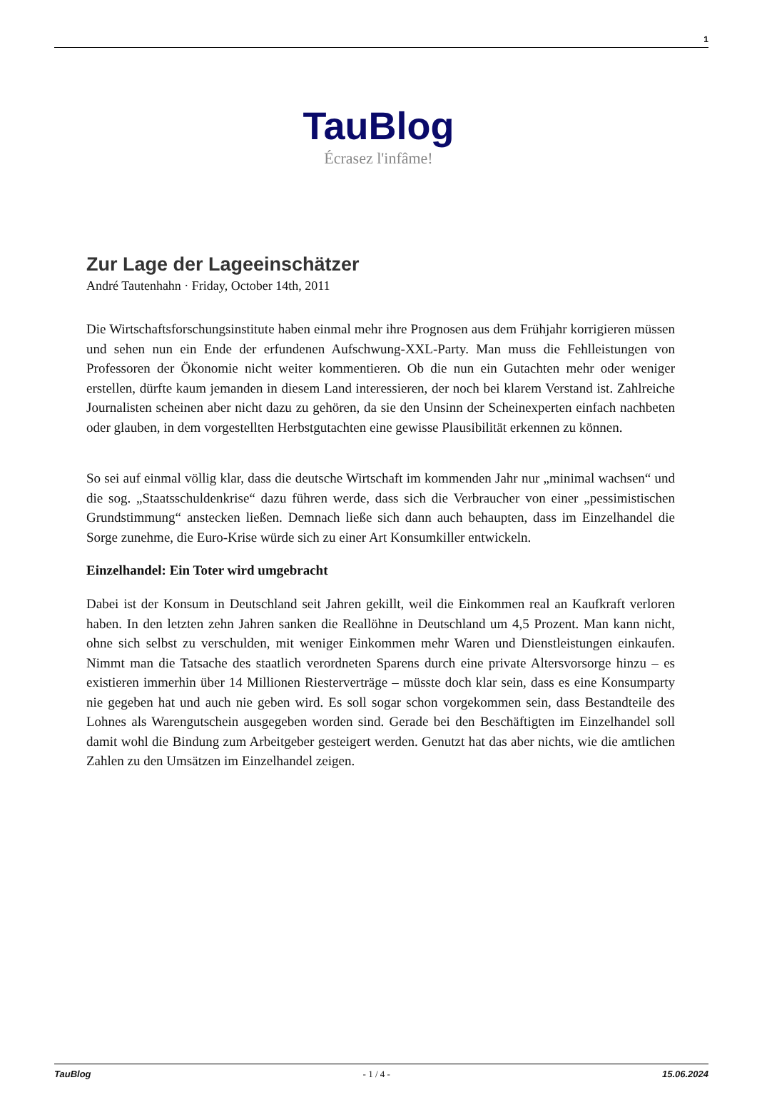1
TauBlog
Écrasez l'infâme!
Zur Lage der Lageeinschätzer
André Tautenhahn · Friday, October 14th, 2011
Die Wirtschaftsforschungsinstitute haben einmal mehr ihre Prognosen aus dem Frühjahr korrigieren müssen und sehen nun ein Ende der erfundenen Aufschwung-XXL-Party. Man muss die Fehlleistungen von Professoren der Ökonomie nicht weiter kommentieren. Ob die nun ein Gutachten mehr oder weniger erstellen, dürfte kaum jemanden in diesem Land interessieren, der noch bei klarem Verstand ist. Zahlreiche Journalisten scheinen aber nicht dazu zu gehören, da sie den Unsinn der Scheinexperten einfach nachbeten oder glauben, in dem vorgestellten Herbstgutachten eine gewisse Plausibilität erkennen zu können.
So sei auf einmal völlig klar, dass die deutsche Wirtschaft im kommenden Jahr nur „minimal wachsen“ und die sog. „Staatsschuldenkrise“ dazu führen werde, dass sich die Verbraucher von einer „pessimistischen Grundstimmung“ anstecken ließen. Demnach ließe sich dann auch behaupten, dass im Einzelhandel die Sorge zunehme, die Euro-Krise würde sich zu einer Art Konsumkiller entwickeln.
Einzelhandel: Ein Toter wird umgebracht
Dabei ist der Konsum in Deutschland seit Jahren gekillt, weil die Einkommen real an Kaufkraft verloren haben. In den letzten zehn Jahren sanken die Reallöhne in Deutschland um 4,5 Prozent. Man kann nicht, ohne sich selbst zu verschulden, mit weniger Einkommen mehr Waren und Dienstleistungen einkaufen. Nimmt man die Tatsache des staatlich verordneten Sparens durch eine private Altersvorsorge hinzu – es existieren immerhin über 14 Millionen Riesterverträge – müsste doch klar sein, dass es eine Konsumparty nie gegeben hat und auch nie geben wird. Es soll sogar schon vorgekommen sein, dass Bestandteile des Lohnes als Warengutschein ausgegeben worden sind. Gerade bei den Beschäftigten im Einzelhandel soll damit wohl die Bindung zum Arbeitgeber gesteigert werden. Genutzt hat das aber nichts, wie die amtlichen Zahlen zu den Umsätzen im Einzelhandel zeigen.
TauBlog - 1 / 4 - 15.06.2024